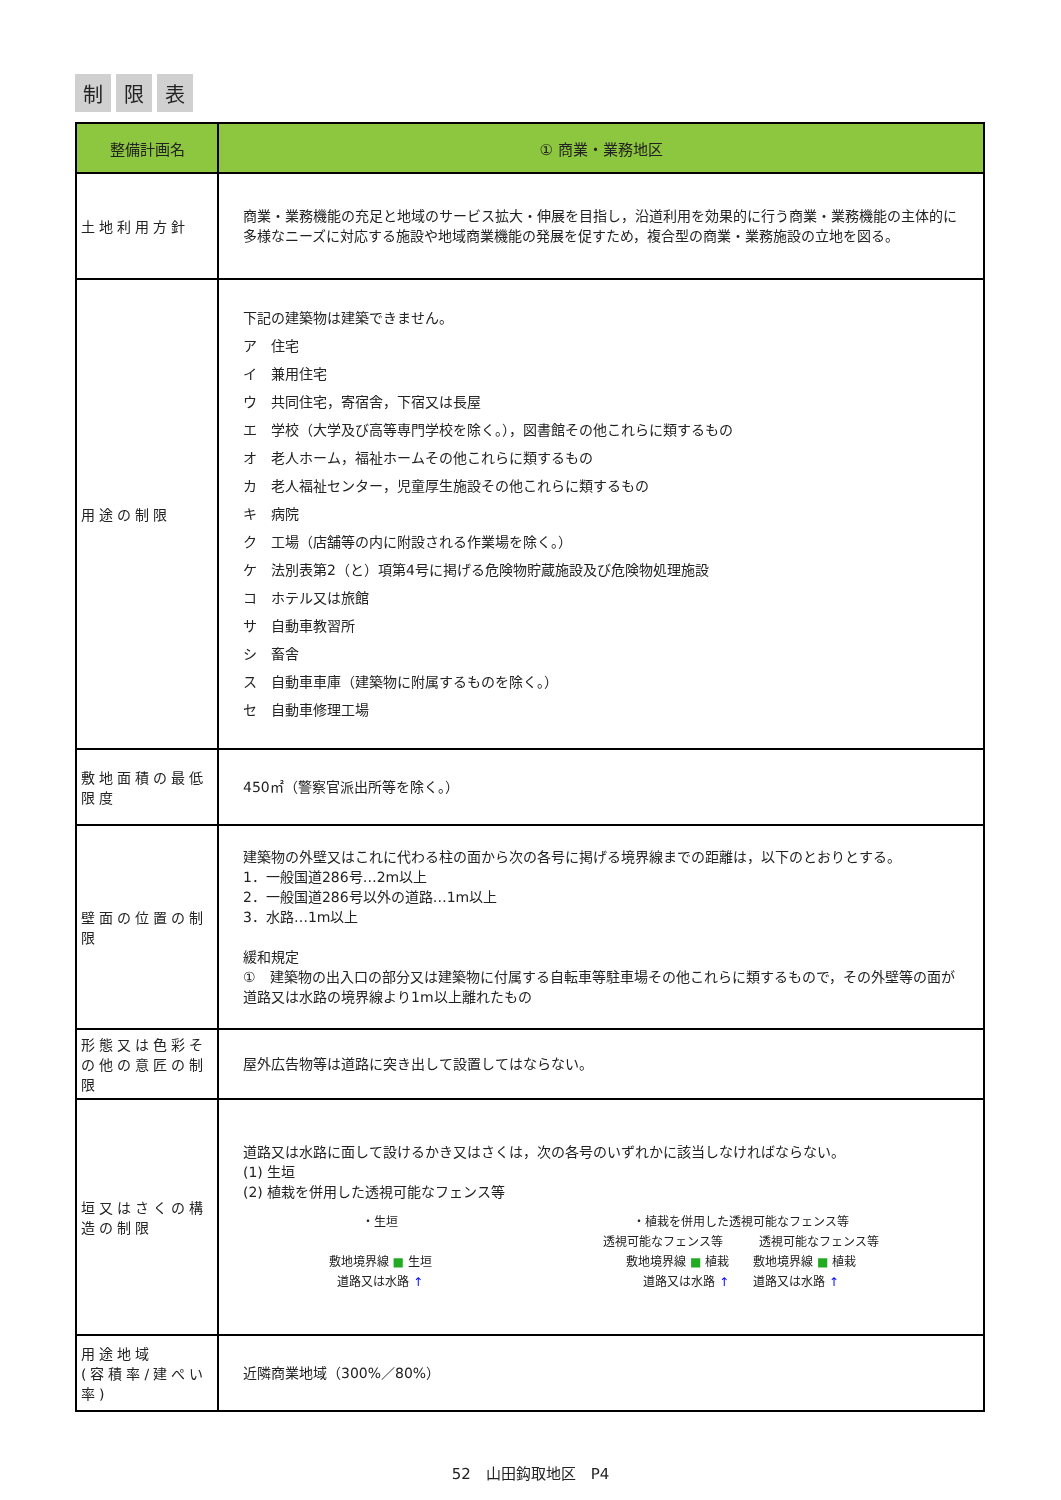制限 表
| 整備計画名 | ① 商業・業務地区 |
| --- | --- |
| 土地利用方針 | 商業・業務機能の充足と地域のサービス拡大・伸展を目指し，沿道利用を効果的に行う商業・業務機能の主体的に多様なニーズに対応する施設や地域商業機能の発展を促すため，複合型の商業・業務施設の立地を図る。 |
| 用途の制限 | 下記の建築物は建築できません。 ア 住宅 イ 兼用住宅 ウ 共同住宅，寄宿舎，下宿又は長屋 エ 学校（大学及び高等専門学校を除く。），図書館その他これらに類するもの オ 老人ホーム，福祉ホームその他これらに類するもの カ 老人福祉センター，児童厚生施設その他これらに類するもの キ 病院 ク 工場（店舗等の内に附設される作業場を除く。） ケ 法別表第2（と）項第4号に掲げる危険物貯蔵施設及び危険物処理施設 コ ホテル又は旅館 サ 自動車教習所 シ 畜舎 ス 自動車車庫（建築物に附属するものを除く。） セ 自動車修理工場 |
| 敷地面積の最低限度 | 450㎡（警察官派出所等を除く。） |
| 壁面の位置の制限 | 建築物の外壁又はこれに代わる柱の面から次の各号に掲げる境界線までの距離は，以下のとおりとする。 1．一般国道286号…2m以上 2．一般国道286号以外の道路…1m以上 3．水路…1m以上 緩和規定 ① 建築物の出入口の部分又は建築物に付属する自転車等駐車場その他これらに類するもので，その外壁等の面が道路又は水路の境界線より1m以上離れたもの |
| 形態又は色彩その他の意匠の制限 | 屋外広告物等は道路に突き出して設置してはならない。 |
| 垣又はさくの構造の制限 | 道路又は水路に面して設けるかき又はさくは，次の各号のいずれかに該当しなければならない。 (1) 生垣 (2) 植栽を併用した透視可能なフェンス等 ・生垣 敷地境界線 ■ 生垣 道路又は水路 ↑ ・植栽を併用した透視可能なフェンス等 透視可能なフェンス等 透視可能なフェンス等 敷地境界線 ■ 植栽 敷地境界線 ■ 植栽 道路又は水路 ↑ 道路又は水路 ↑ |
| 用途地域 (容積率/建ぺい率) | 近隣商業地域（300%／80%） |
52　山田鈎取地区　P4